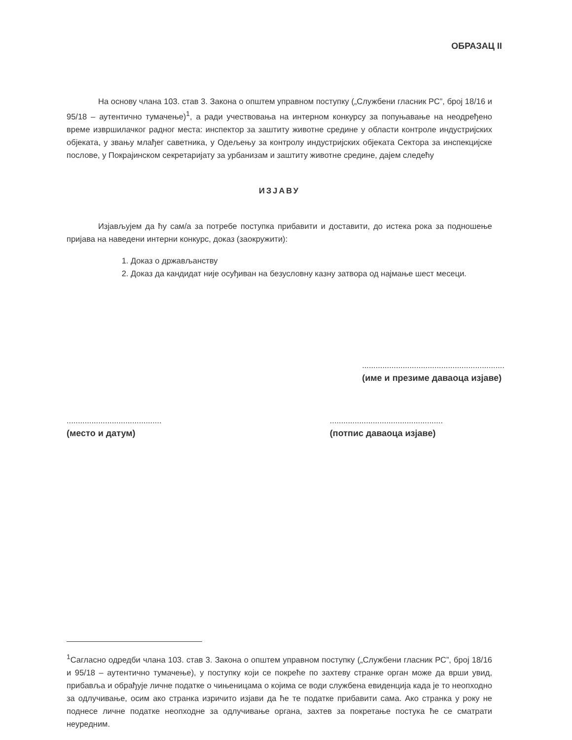ОБРАЗАЦ II
На основу члана 103. став 3. Закона о општем управном поступку („Службени гласник РС”, број 18/16 и 95/18 – аутентично тумачење)<sup>1</sup>, а ради учествовања на интерном конкурсу за попуњавање на неодређено време извршилачког радног места: инспектор за заштиту животне средине у области контроле индустријских објеката, у звању млађег саветника, у Одељењу за контролу индустријских објеката Сектора за инспекцијске послове, у Покрајинском секретаријату за урбанизам и заштиту животне средине, дајем следећу
ИЗЈАВУ
Изјављујем да ћу сам/а за потребе поступка прибавити и доставити, до истека рока за подношење пријава на наведени интерни конкурс, доказ (заокружити):
1. Доказ о држављанству
2. Доказ да кандидат није осуђиван на безусловну казну затвора од најмање шест месеци.
...............................................................
(име и презиме даваоца изјаве)
..........................................
(место и датум)
..................................................
(потпис даваоца изјаве)
<sup>1</sup> Сагласно одредби члана 103. став 3. Закона о општем управном поступку („Службени гласник РС”, број 18/16 и 95/18 – аутентично тумачење), у поступку који се покреће по захтеву странке орган може да врши увид, прибавља и обрађује личне податке о чињеницама о којима се води службена евиденција када је то неопходно за одлучивање, осим ако странка изричито изјави да ће те податке прибавити сама. Ако странка у року не поднесе личне податке неопходне за одлучивање органа, захтев за покретање постука ће се сматрати неуредним.